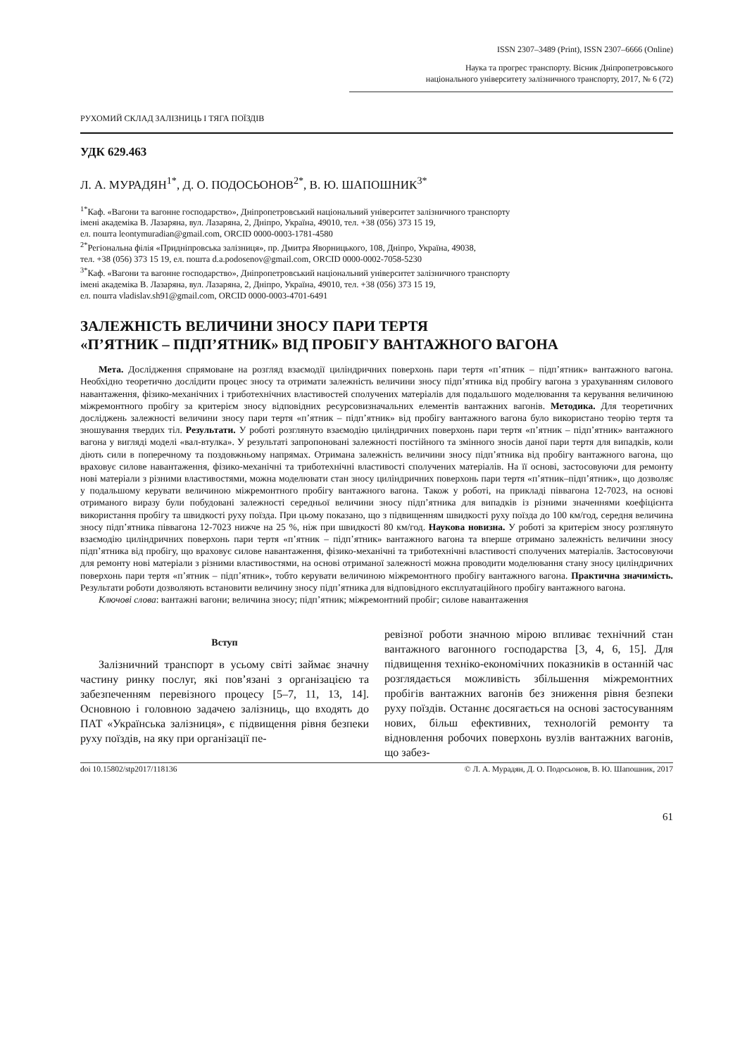ISSN 2307–3489 (Print), ISSN 2307–6666 (Online)
Наука та прогрес транспорту. Вісник Дніпропетровського
національного університету залізничного транспорту, 2017, № 6 (72)
РУХОМИЙ СКЛАД ЗАЛІЗНИЦЬ І ТЯГА ПОЇЗДІВ
УДК 629.463
Л. А. МУРАДЯН<sup>1*</sup>, Д. О. ПОДОСЬОНОВ<sup>2*</sup>, В. Ю. ШАПОШНИК<sup>3*</sup>
<sup>1*</sup>Каф. «Вагони та вагонне господарство», Дніпропетровський національний університет залізничного транспорту
імені академіка В. Лазаряна, вул. Лазаряна, 2, Дніпро, Україна, 49010, тел. +38 (056) 373 15 19,
ел. пошта leontymuradian@gmail.com, ORCID 0000-0003-1781-4580
<sup>2*</sup>Регіональна філія «Придніпровська залізниця», пр. Дмитра Яворницького, 108, Дніпро, Україна, 49038,
тел. +38 (056) 373 15 19, ел. пошта d.a.podosenov@gmail.com, ORCID 0000-0002-7058-5230
<sup>3*</sup>Каф. «Вагони та вагонне господарство», Дніпропетровський національний університет залізничного транспорту
імені академіка В. Лазаряна, вул. Лазаряна, 2, Дніпро, Україна, 49010, тел. +38 (056) 373 15 19,
ел. пошта vladislav.sh91@gmail.com, ORCID 0000-0003-4701-6491
ЗАЛЕЖНІСТЬ ВЕЛИЧИНИ ЗНОСУ ПАРИ ТЕРТЯ
«П’ЯТНИК – ПІДП’ЯТНИК» ВІД ПРОБІГУ ВАНТАЖНОГО ВАГОНА
Мета. Дослідження спрямоване на розгляд взаємодії циліндричних поверхонь пари тертя «п’ятник – підп’ятник» вантажного вагона. Необхідно теоретично дослідити процес зносу та отримати залежність величини зносу підп’ятника від пробігу вагона з урахуванням силового навантаження, фізико-механічних і триботехнічних властивостей сполучених матеріалів для подальшого моделювання та керування величиною міжремонтного пробігу за критерієм зносу відповідних ресурсовизначальних елементів вантажних вагонів. Методика. Для теоретичних досліджень залежності величини зносу пари тертя «п’ятник – підп’ятник» від пробігу вантажного вагона було використано теорію тертя та зношування твердих тіл. Результати. У роботі розглянуто взаємодію циліндричних поверхонь пари тертя «п’ятник – підп’ятник» вантажного вагона у вигляді моделі «вал-втулка». У результаті запропоновані залежності постійного та змінного зносів даної пари тертя для випадків, коли діють сили в поперечному та поздовжньому напрямах. Отримана залежність величини зносу підп’ятника від пробігу вантажного вагона, що враховує силове навантаження, фізико-механічні та триботехнічні властивості сполучених матеріалів. На її основі, застосовуючи для ремонту нові матеріали з різними властивостями, можна моделювати стан зносу циліндричних поверхонь пари тертя «п’ятник–підп’ятник», що дозволяє у подальшому керувати величиною міжремонтного пробігу вантажного вагона. Також у роботі, на прикладі піввагона 12-7023, на основі отриманого виразу були побудовані залежності середньої величини зносу підп’ятника для випадків із різними значеннями коефіцієнта використання пробігу та швидкості руху поїзда. При цьому показано, що з підвищенням швидкості руху поїзда до 100 км/год, середня величина зносу підп’ятника піввагона 12-7023 нижче на 25 %, ніж при швидкості 80 км/год. Наукова новизна. У роботі за критерієм зносу розглянуто взаємодію циліндричних поверхонь пари тертя «п’ятник – підп’ятник» вантажного вагона та вперше отримано залежність величини зносу підп’ятника від пробігу, що враховує силове навантаження, фізико-механічні та триботехнічні властивості сполучених матеріалів. Застосовуючи для ремонту нові матеріали з різними властивостями, на основі отриманої залежності можна проводити моделювання стану зносу циліндричних поверхонь пари тертя «п’ятник – підп’ятник», тобто керувати величиною міжремонтного пробігу вантажного вагона. Практична значимість. Результати роботи дозволяють встановити величину зносу підп’ятника для відповідного експлуатаційного пробігу вантажного вагона.
Ключові слова: вантажні вагони; величина зносу; підп’ятник; міжремонтний пробіг; силове навантаження
Вступ
Залізничний транспорт в усьому світі займає значну частину ринку послуг, які пов’язані з організацією та забезпеченням перевізного процесу [5–7, 11, 13, 14]. Основною і головною задачею залізниць, що входять до ПАТ «Українська залізниця», є підвищення рівня безпеки руху поїздів, на яку при організації пе-
ревізної роботи значною мірою впливає технічний стан вантажного вагонного господарства [3, 4, 6, 15]. Для підвищення техніко-економічних показників в останній час розглядається можливість збільшення міжремонтних пробігів вантажних вагонів без зниження рівня безпеки руху поїздів. Останнє досягається на основі застосуванням нових, більш ефективних, технологій ремонту та відновлення робочих поверхонь вузлів вантажних вагонів, що забез-
doi 10.15802/stp2017/118136 © Л. А. Мурадян, Д. О. Подосьонов, В. Ю. Шапошник, 2017
61